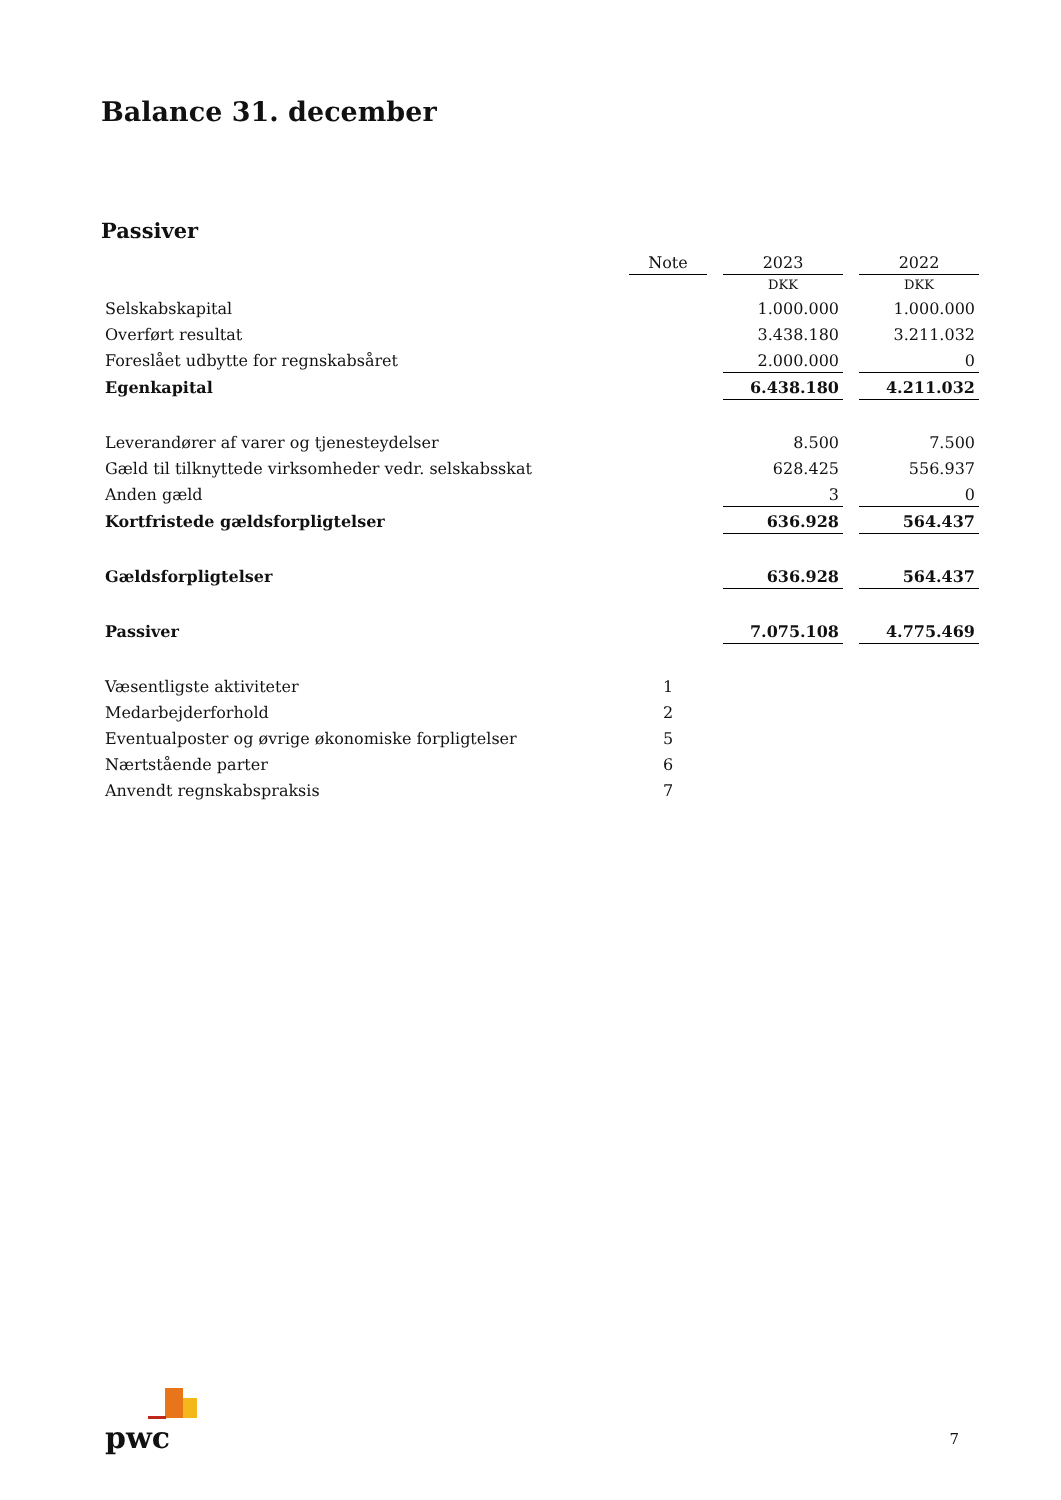Balance 31. december
Passiver
| | Note | | 2023 | | 2022 |
| --- | --- | --- | --- | --- | --- |
| | | | DKK | | DKK |
| Selskabskapital | | | 1.000.000 | | 1.000.000 |
| Overført resultat | | | 3.438.180 | | 3.211.032 |
| Foreslået udbytte for regnskabsåret | | | 2.000.000 | | 0 |
| Egenkapital | | | 6.438.180 | | 4.211.032 |
| Leverandører af varer og tjenesteydelser | | | 8.500 | | 7.500 |
| Gæld til tilknyttede virksomheder vedr. selskabsskat | | | 628.425 | | 556.937 |
| Anden gæld | | | 3 | | 0 |
| Kortfristede gældsforpligtelser | | | 636.928 | | 564.437 |
| Gældsforpligtelser | | | 636.928 | | 564.437 |
| Passiver | | | 7.075.108 | | 4.775.469 |
| Væsentligste aktiviteter | 1 | | | | |
| Medarbejderforhold | 2 | | | | |
| Eventualposter og øvrige økonomiske forpligtelser | 5 | | | | |
| Nærtstående parter | 6 | | | | |
| Anvendt regnskabspraksis | 7 | | | | |
pwc 7